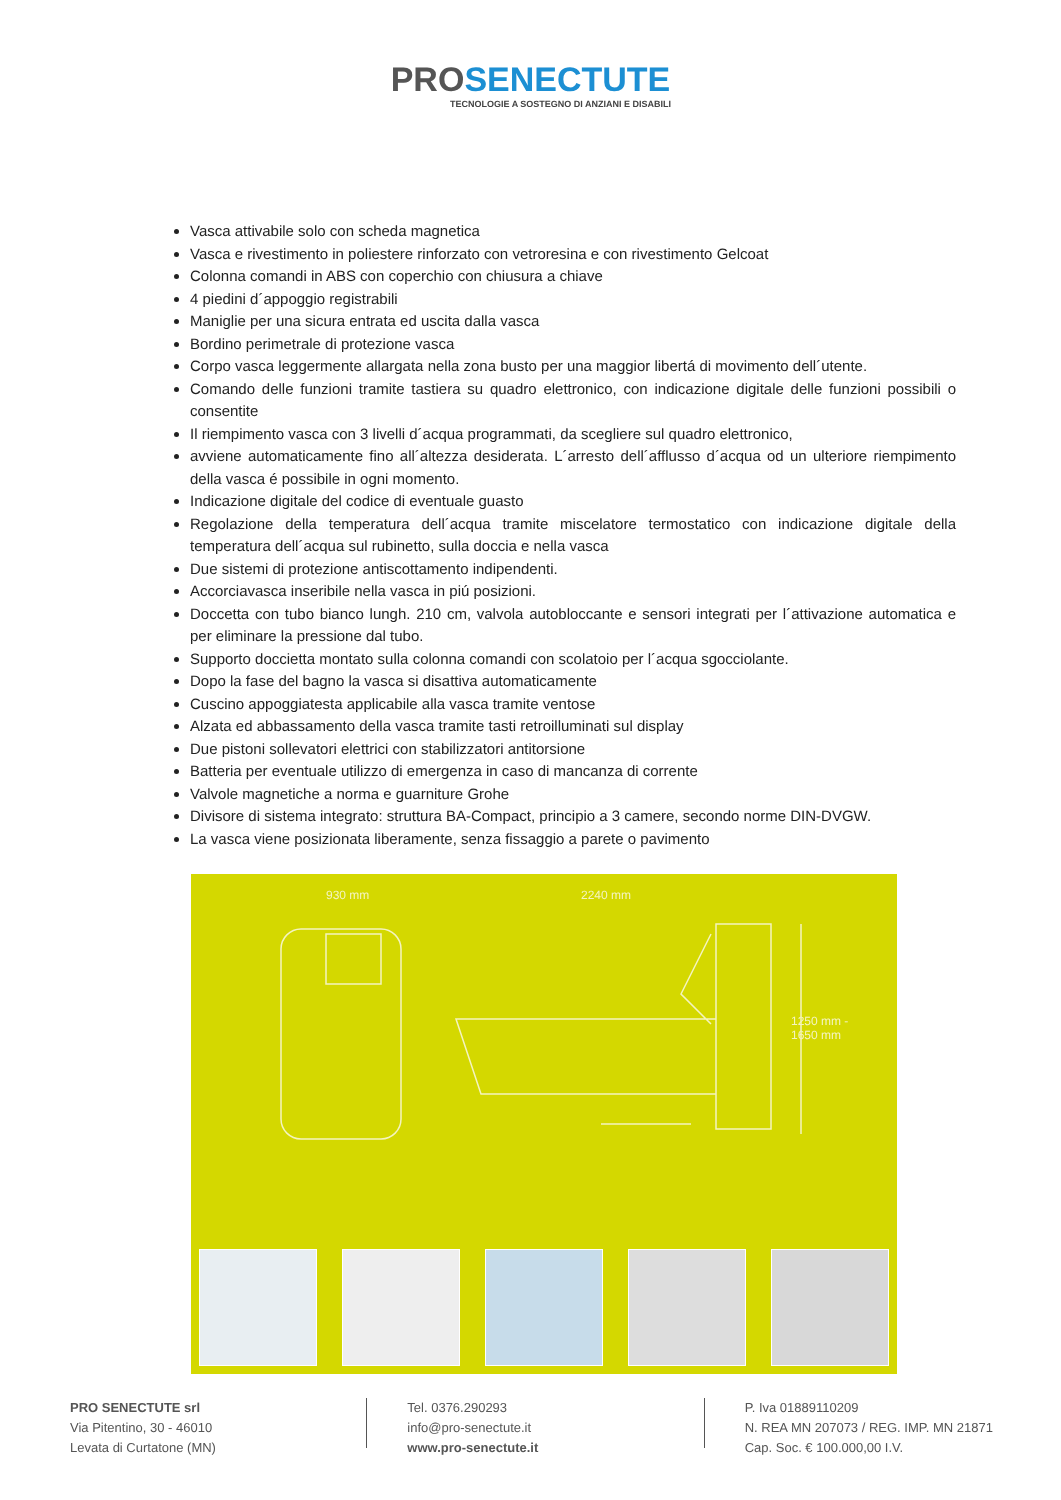PROSENECTUTE
TECNOLOGIE A SOSTEGNO DI ANZIANI E DISABILI
Vasca attivabile solo con scheda magnetica
Vasca e rivestimento in poliestere rinforzato con vetroresina e con rivestimento Gelcoat
Colonna comandi in ABS con coperchio con chiusura a chiave
4 piedini d´appoggio registrabili
Maniglie per una sicura entrata ed uscita dalla vasca
Bordino perimetrale di protezione vasca
Corpo vasca leggermente allargata nella zona busto per una maggior libertá di movimento dell´utente.
Comando delle funzioni tramite tastiera su quadro elettronico, con indicazione digitale delle funzioni possibili o consentite
Il riempimento vasca con 3 livelli d´acqua programmati, da scegliere sul quadro elettronico,
avviene automaticamente fino all´altezza desiderata. L´arresto dell´afflusso d´acqua od un ulteriore riempimento della vasca é possibile in ogni momento.
Indicazione digitale del codice di eventuale guasto
Regolazione della temperatura dell´acqua tramite miscelatore termostatico con indicazione digitale della temperatura dell´acqua sul rubinetto, sulla doccia e nella vasca
Due sistemi di protezione antiscottamento indipendenti.
Accorciavasca inseribile nella vasca in piú posizioni.
Doccetta con tubo bianco lungh. 210 cm, valvola autobloccante e sensori integrati per l´attivazione automatica e per eliminare la pressione dal tubo.
Supporto doccietta montato sulla colonna comandi con scolatoio per l´acqua sgocciolante.
Dopo la fase del bagno la vasca si disattiva automaticamente
Cuscino appoggiatesta applicabile alla vasca tramite ventose
Alzata ed abbassamento della vasca tramite tasti retroilluminati sul display
Due pistoni sollevatori elettrici con stabilizzatori antitorsione
Batteria per eventuale utilizzo di emergenza in caso di mancanza di corrente
Valvole magnetiche a norma e guarniture Grohe
Divisore di sistema integrato: struttura BA-Compact, principio a 3 camere, secondo norme DIN-DVGW.
La vasca viene posizionata liberamente, senza fissaggio a parete o pavimento
930 mm 2240 mm
1250 mm -
1650 mm
PRO SENECTUTE srl
Via Pitentino, 30 - 46010
Levata di Curtatone (MN)
Tel. 0376.290293
info@pro-senectute.it
www.pro-senectute.it
P. Iva 01889110209
N. REA MN 207073 / REG. IMP. MN 21871
Cap. Soc. € 100.000,00 I.V.